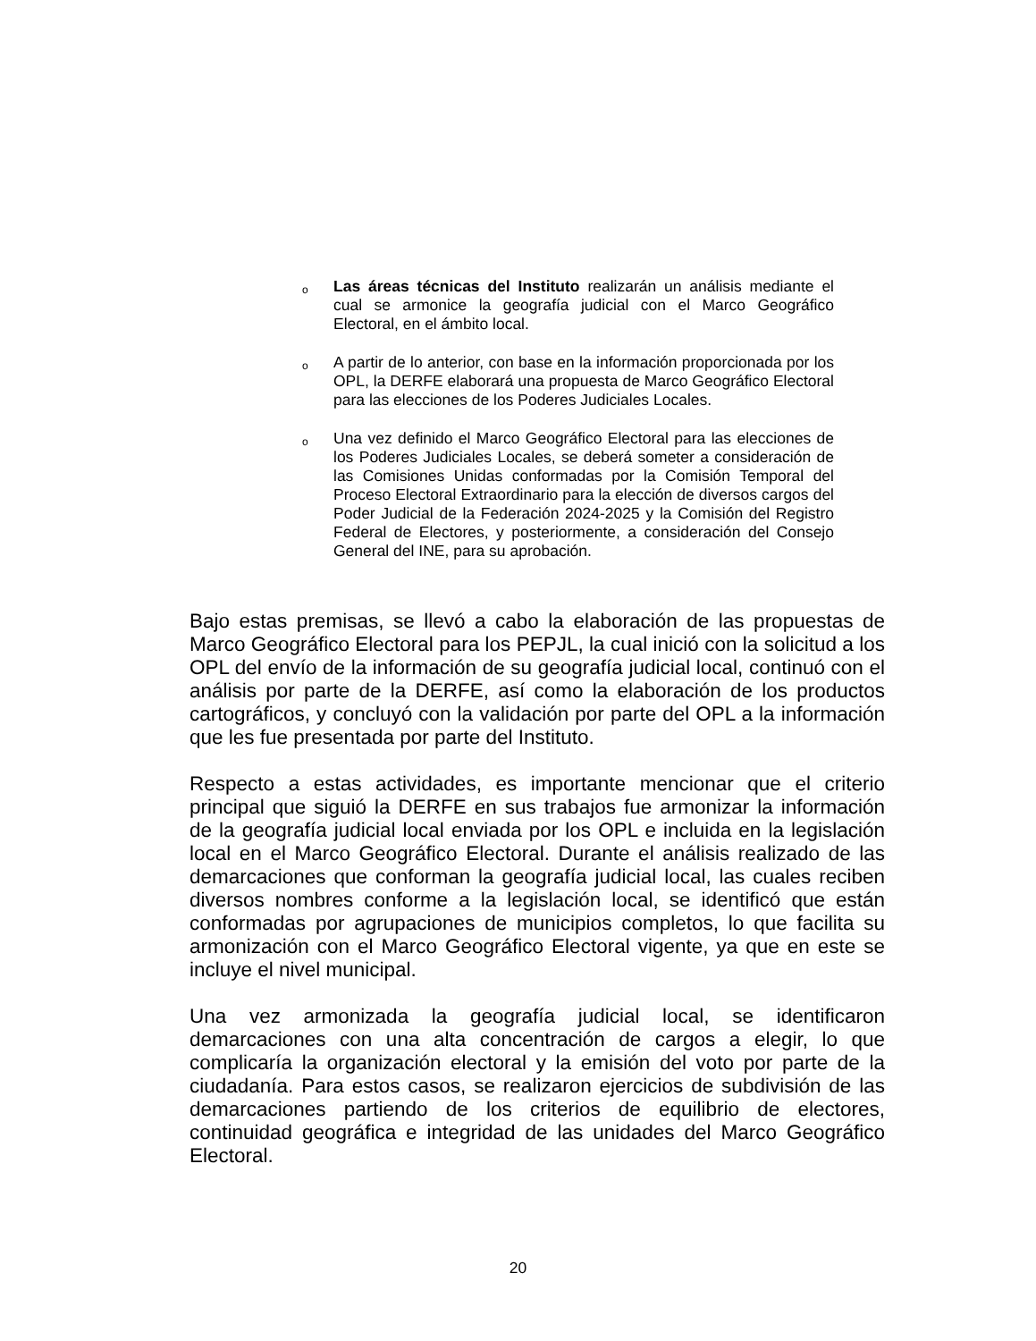o Las áreas técnicas del Instituto realizarán un análisis mediante el cual se armonice la geografía judicial con el Marco Geográfico Electoral, en el ámbito local.
o A partir de lo anterior, con base en la información proporcionada por los OPL, la DERFE elaborará una propuesta de Marco Geográfico Electoral para las elecciones de los Poderes Judiciales Locales.
o Una vez definido el Marco Geográfico Electoral para las elecciones de los Poderes Judiciales Locales, se deberá someter a consideración de las Comisiones Unidas conformadas por la Comisión Temporal del Proceso Electoral Extraordinario para la elección de diversos cargos del Poder Judicial de la Federación 2024-2025 y la Comisión del Registro Federal de Electores, y posteriormente, a consideración del Consejo General del INE, para su aprobación.
Bajo estas premisas, se llevó a cabo la elaboración de las propuestas de Marco Geográfico Electoral para los PEPJL, la cual inició con la solicitud a los OPL del envío de la información de su geografía judicial local, continuó con el análisis por parte de la DERFE, así como la elaboración de los productos cartográficos, y concluyó con la validación por parte del OPL a la información que les fue presentada por parte del Instituto.
Respecto a estas actividades, es importante mencionar que el criterio principal que siguió la DERFE en sus trabajos fue armonizar la información de la geografía judicial local enviada por los OPL e incluida en la legislación local en el Marco Geográfico Electoral. Durante el análisis realizado de las demarcaciones que conforman la geografía judicial local, las cuales reciben diversos nombres conforme a la legislación local, se identificó que están conformadas por agrupaciones de municipios completos, lo que facilita su armonización con el Marco Geográfico Electoral vigente, ya que en este se incluye el nivel municipal.
Una vez armonizada la geografía judicial local, se identificaron demarcaciones con una alta concentración de cargos a elegir, lo que complicaría la organización electoral y la emisión del voto por parte de la ciudadanía. Para estos casos, se realizaron ejercicios de subdivisión de las demarcaciones partiendo de los criterios de equilibrio de electores, continuidad geográfica e integridad de las unidades del Marco Geográfico Electoral.
20